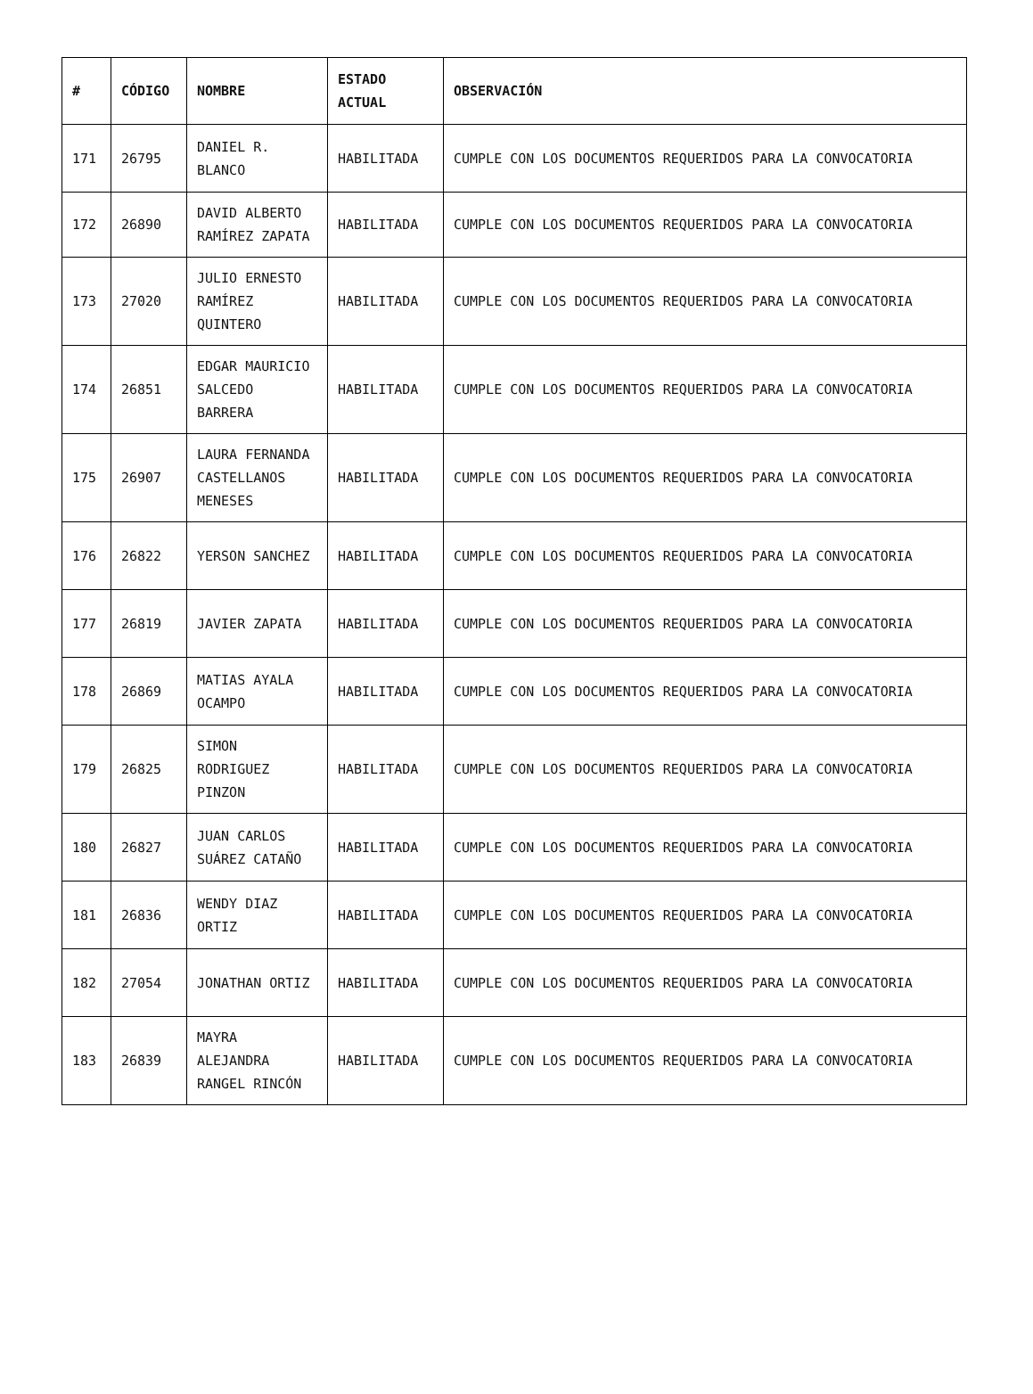| # | CÓDIGO | NOMBRE | ESTADO ACTUAL | OBSERVACIÓN |
| --- | --- | --- | --- | --- |
| 171 | 26795 | DANIEL R. BLANCO | HABILITADA | CUMPLE CON LOS DOCUMENTOS REQUERIDOS PARA LA CONVOCATORIA |
| 172 | 26890 | DAVID ALBERTO RAMÍREZ ZAPATA | HABILITADA | CUMPLE CON LOS DOCUMENTOS REQUERIDOS PARA LA CONVOCATORIA |
| 173 | 27020 | JULIO ERNESTO RAMÍREZ QUINTERO | HABILITADA | CUMPLE CON LOS DOCUMENTOS REQUERIDOS PARA LA CONVOCATORIA |
| 174 | 26851 | EDGAR MAURICIO SALCEDO BARRERA | HABILITADA | CUMPLE CON LOS DOCUMENTOS REQUERIDOS PARA LA CONVOCATORIA |
| 175 | 26907 | LAURA FERNANDA CASTELLANOS MENESES | HABILITADA | CUMPLE CON LOS DOCUMENTOS REQUERIDOS PARA LA CONVOCATORIA |
| 176 | 26822 | YERSON SANCHEZ | HABILITADA | CUMPLE CON LOS DOCUMENTOS REQUERIDOS PARA LA CONVOCATORIA |
| 177 | 26819 | JAVIER ZAPATA | HABILITADA | CUMPLE CON LOS DOCUMENTOS REQUERIDOS PARA LA CONVOCATORIA |
| 178 | 26869 | MATIAS AYALA OCAMPO | HABILITADA | CUMPLE CON LOS DOCUMENTOS REQUERIDOS PARA LA CONVOCATORIA |
| 179 | 26825 | SIMON RODRIGUEZ PINZON | HABILITADA | CUMPLE CON LOS DOCUMENTOS REQUERIDOS PARA LA CONVOCATORIA |
| 180 | 26827 | JUAN CARLOS SUÁREZ CATAÑO | HABILITADA | CUMPLE CON LOS DOCUMENTOS REQUERIDOS PARA LA CONVOCATORIA |
| 181 | 26836 | WENDY DIAZ ORTIZ | HABILITADA | CUMPLE CON LOS DOCUMENTOS REQUERIDOS PARA LA CONVOCATORIA |
| 182 | 27054 | JONATHAN ORTIZ | HABILITADA | CUMPLE CON LOS DOCUMENTOS REQUERIDOS PARA LA CONVOCATORIA |
| 183 | 26839 | MAYRA ALEJANDRA RANGEL RINCÓN | HABILITADA | CUMPLE CON LOS DOCUMENTOS REQUERIDOS PARA LA CONVOCATORIA |